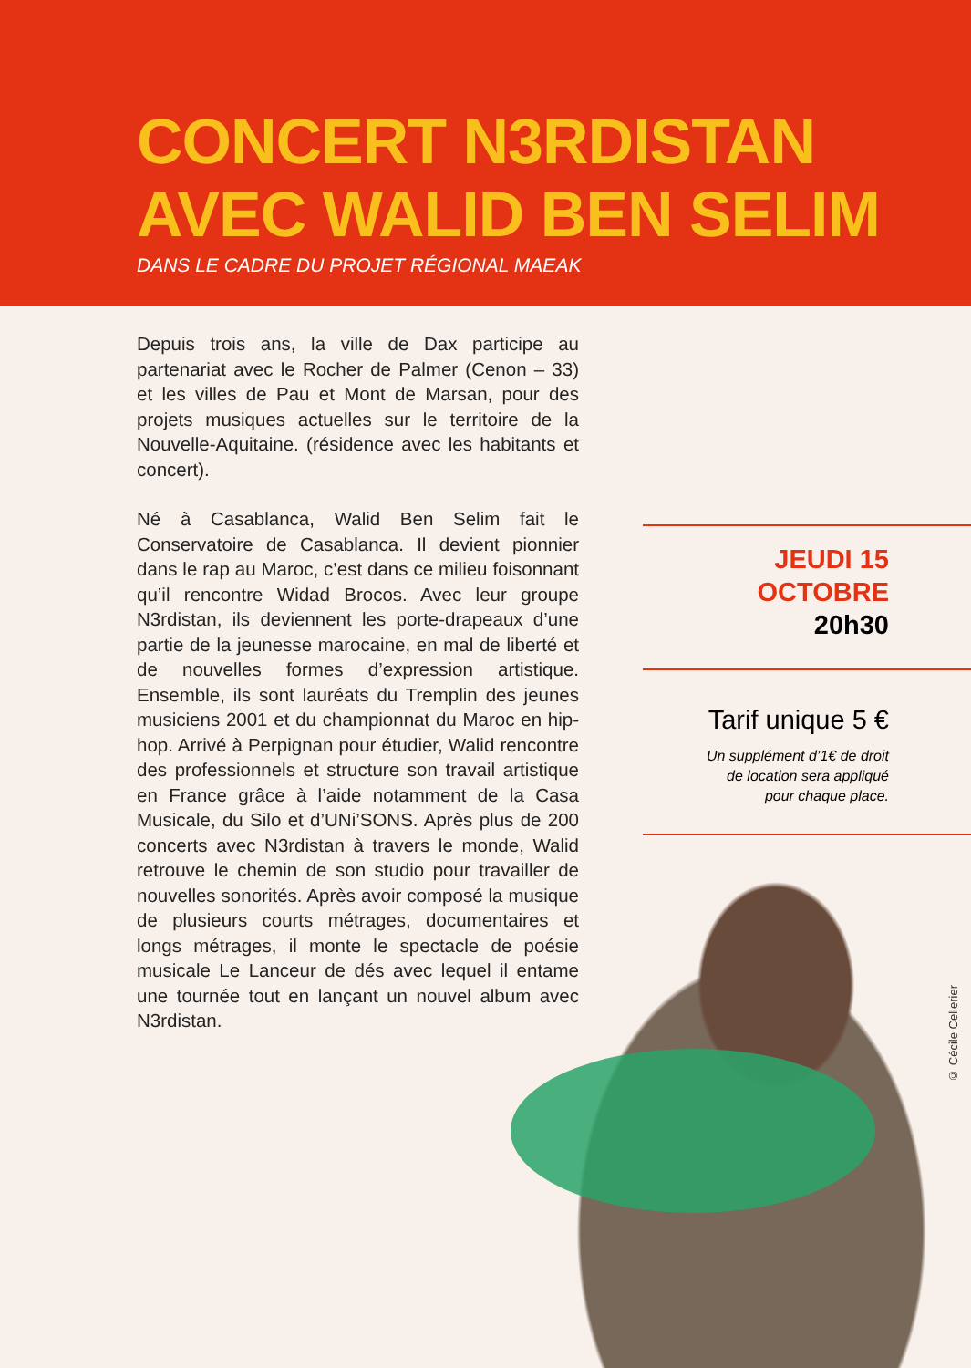CONCERT N3RDISTAN
AVEC WALID BEN SELIM
DANS LE CADRE DU PROJET RÉGIONAL MAEAK
Depuis trois ans, la ville de Dax participe au partenariat avec le Rocher de Palmer (Cenon – 33) et les villes de Pau et Mont de Marsan, pour des projets musiques actuelles sur le territoire de la Nouvelle-Aquitaine. (résidence avec les habitants et concert).
Né à Casablanca, Walid Ben Selim fait le Conservatoire de Casablanca. Il devient pionnier dans le rap au Maroc, c’est dans ce milieu foisonnant qu’il rencontre Widad Brocos. Avec leur groupe N3rdistan, ils deviennent les porte-drapeaux d’une partie de la jeunesse marocaine, en mal de liberté et de nouvelles formes d’expression artistique. Ensemble, ils sont lauréats du Tremplin des jeunes musiciens 2001 et du championnat du Maroc en hip-hop. Arrivé à Perpignan pour étudier, Walid rencontre des professionnels et structure son travail artistique en France grâce à l’aide notamment de la Casa Musicale, du Silo et d’UNi’SONS. Après plus de 200 concerts avec N3rdistan à travers le monde, Walid retrouve le chemin de son studio pour travailler de nouvelles sonorités. Après avoir composé la musique de plusieurs courts métrages, documentaires et longs métrages, il monte le spectacle de poésie musicale Le Lanceur de dés avec lequel il entame une tournée tout en lançant un nouvel album avec N3rdistan.
JEUDI 15 OCTOBRE
20h30
Tarif unique 5 €
Un supplément d’1€ de droit
de location sera appliqué
pour chaque place.
© Cécile Cellerier